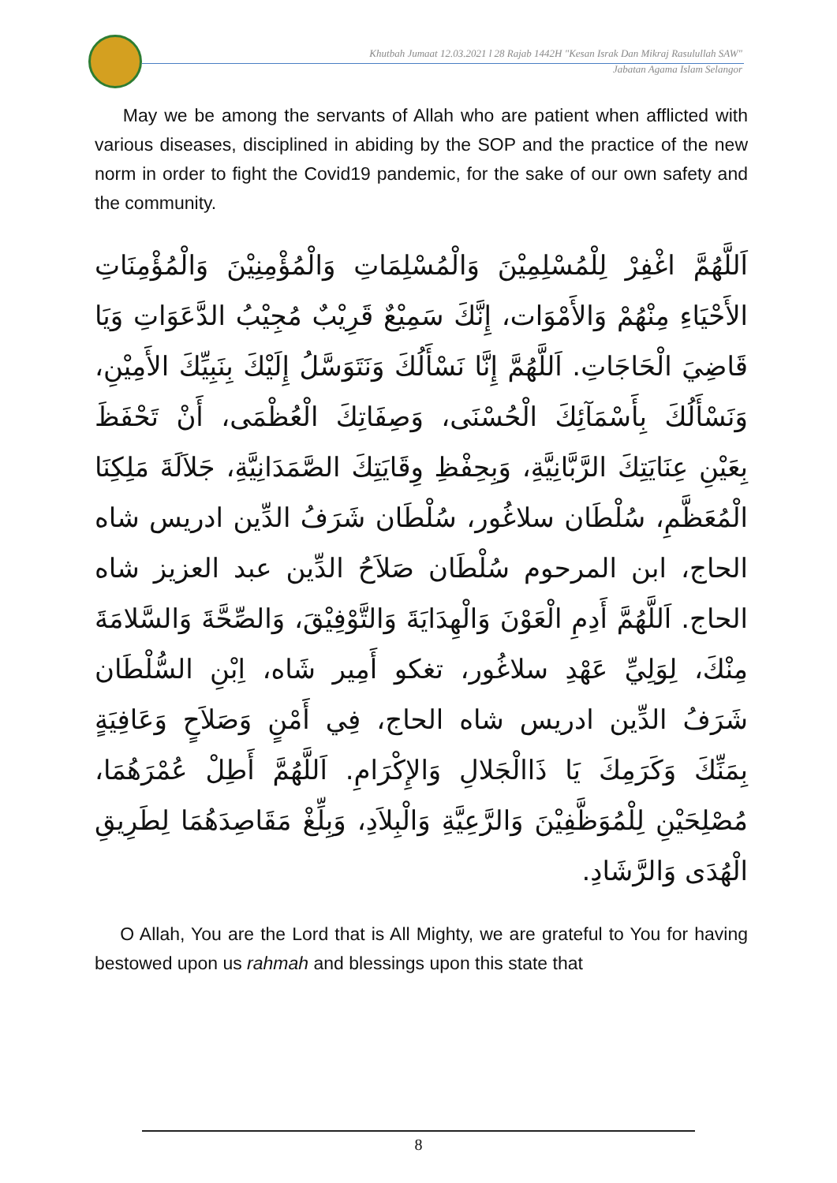Khutbah Jumaat 12.03.2021 l 28 Rajab 1442H "Kesan Israk Dan Mikraj Rasulullah SAW"
Jabatan Agama Islam Selangor
May we be among the servants of Allah who are patient when afflicted with various diseases, disciplined in abiding by the SOP and the practice of the new norm in order to fight the Covid19 pandemic, for the sake of our own safety and the community.
اَللَّهُمَّ اغْفِرْ لِلْمُسْلِمِيْنَ وَالْمُسْلِمَاتِ وَالْمُؤْمِنِيْنَ وَالْمُؤْمِنَاتِ الأَحْيَاءِ مِنْهُمْ وَالأَمْوَات، إِنَّكَ سَمِيْعٌ قَرِيْبٌ مُجِيْبُ الدَّعَوَاتِ وَيَا قَاضِيَ الْحَاجَاتِ. اَللَّهُمَّ إِنَّا نَسْأَلُكَ وَنَتَوَسَّلُ إِلَيْكَ بِنَبِيِّكَ الأَمِيْنِ، وَنَسْأَلُكَ بِأَسْمَآئِكَ الْحُسْنَى، وَصِفَاتِكَ الْعُظْمَى، أَنْ تَحْفَظَ بِعَيْنِ عِنَايَتِكَ الرَّبَّانِيَّةِ، وَبِحِفْظِ وِقَايَتِكَ الصَّمَدَانِيَّةِ، جَلاَلَةَ مَلِكِنَا الْمُعَظَّمِ، سُلْطَان سلاغُور، سُلْطَان شَرَفُ الدِّين ادريس شاه الحاج، ابن المرحوم سُلْطَان صَلاَحُ الدِّين عبد العزيز شاه الحاج. اَللَّهُمَّ أَدِمِ الْعَوْنَ وَالْهِدَايَةَ وَالتَّوْفِيْقَ، وَالصِّحَّةَ وَالسَّلامَةَ مِنْكَ، لِوَلِيِّ عَهْدِ سلاغُور، تغكو أَمِير شَاه، اِبْنِ السُّلْطَان شَرَفُ الدِّين ادريس شاه الحاج، فِي أَمْنٍ وَصَلاَحٍ وَعَافِيَةٍ بِمَنِّكَ وَكَرَمِكَ يَا ذَاالْجَلالِ وَالإِكْرَامِ. اَللَّهُمَّ أَطِلْ عُمْرَهُمَا، مُصْلِحَيْنِ لِلْمُوَظَّفِيْنَ وَالرَّعِيَّةِ وَالْبِلاَدِ، وَبِلِّغْ مَقَاصِدَهُمَا لِطَرِيقِ الْهُدَى وَالرَّشَادِ.
O Allah, You are the Lord that is All Mighty, we are grateful to You for having bestowed upon us rahmah and blessings upon this state that
8